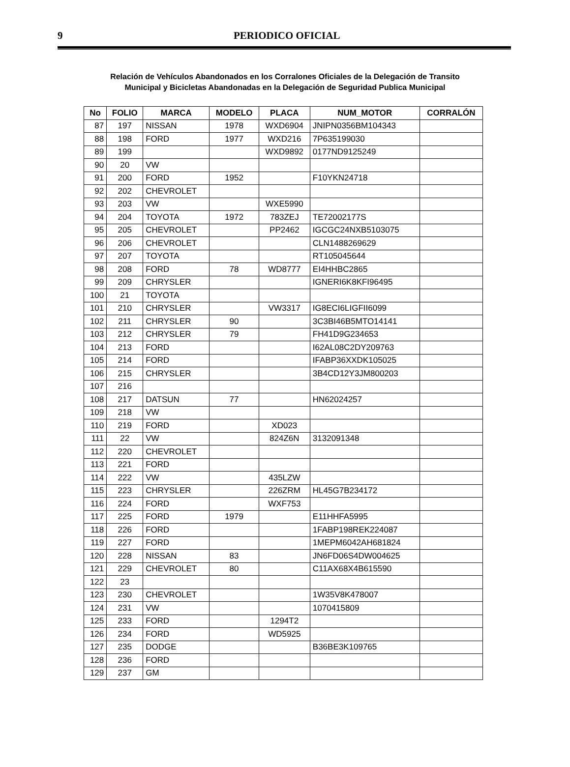9
PERIODICO OFICIAL
Relación de Vehículos Abandonados en los Corralones Oficiales de la Delegación de Transito
Municipal y Bicicletas Abandonadas en la Delegación de Seguridad Publica Municipal
| No | FOLIO | MARCA | MODELO | PLACA | NUM_MOTOR | CORRALÓN |
| --- | --- | --- | --- | --- | --- | --- |
| 87 | 197 | NISSAN | 1978 | WXD6904 | JNIPN0356BM104343 | |
| 88 | 198 | FORD | 1977 | WXD216 | 7P635199030 | |
| 89 | 199 | | | WXD9892 | 0177ND9125249 | |
| 90 | 20 | VW | | | | |
| 91 | 200 | FORD | 1952 | | F10YKN24718 | |
| 92 | 202 | CHEVROLET | | | | |
| 93 | 203 | VW | | WXE5990 | | |
| 94 | 204 | TOYOTA | 1972 | 783ZEJ | TE72002177S | |
| 95 | 205 | CHEVROLET | | PP2462 | IGCGC24NXB5103075 | |
| 96 | 206 | CHEVROLET | | | CLN1488269629 | |
| 97 | 207 | TOYOTA | | | RT105045644 | |
| 98 | 208 | FORD | 78 | WD8777 | EI4HHBC2865 | |
| 99 | 209 | CHRYSLER | | | IGNERI6K8KFI96495 | |
| 100 | 21 | TOYOTA | | | | |
| 101 | 210 | CHRYSLER | | VW3317 | IG8ECI6LIGFII6099 | |
| 102 | 211 | CHRYSLER | 90 | | 3C3BI46B5MTO14141 | |
| 103 | 212 | CHRYSLER | 79 | | FH41D9G234653 | |
| 104 | 213 | FORD | | | I62AL08C2DY209763 | |
| 105 | 214 | FORD | | | IFABP36XXDK105025 | |
| 106 | 215 | CHRYSLER | | | 3B4CD12Y3JM800203 | |
| 107 | 216 | | | | | |
| 108 | 217 | DATSUN | 77 | | HN62024257 | |
| 109 | 218 | VW | | | | |
| 110 | 219 | FORD | | XD023 | | |
| 111 | 22 | VW | | 824Z6N | 3132091348 | |
| 112 | 220 | CHEVROLET | | | | |
| 113 | 221 | FORD | | | | |
| 114 | 222 | VW | | 435LZW | | |
| 115 | 223 | CHRYSLER | | 226ZRM | HL45G7B234172 | |
| 116 | 224 | FORD | | WXF753 | | |
| 117 | 225 | FORD | 1979 | | E11HHFA5995 | |
| 118 | 226 | FORD | | | 1FABP198REK224087 | |
| 119 | 227 | FORD | | | 1MEPM6042AH681824 | |
| 120 | 228 | NISSAN | 83 | | JN6FD06S4DW004625 | |
| 121 | 229 | CHEVROLET | 80 | | C11AX68X4B615590 | |
| 122 | 23 | | | | | |
| 123 | 230 | CHEVROLET | | | 1W35V8K478007 | |
| 124 | 231 | VW | | | 1070415809 | |
| 125 | 233 | FORD | | 1294T2 | | |
| 126 | 234 | FORD | | WD5925 | | |
| 127 | 235 | DODGE | | | B36BE3K109765 | |
| 128 | 236 | FORD | | | | |
| 129 | 237 | GM | | | | |